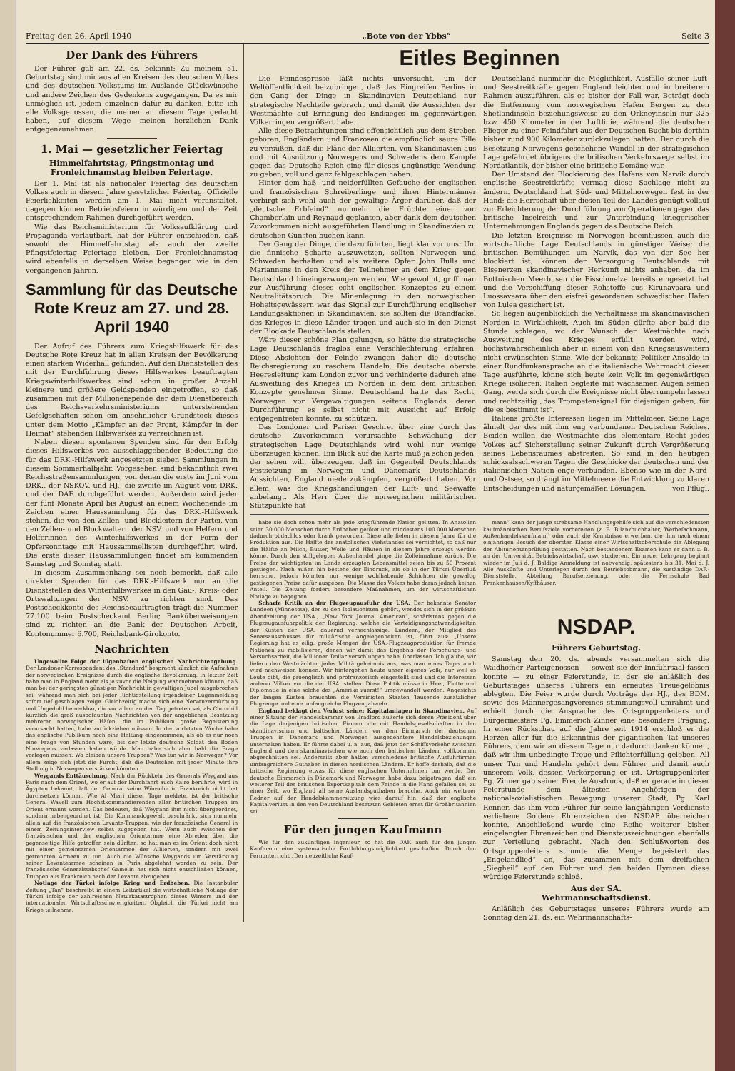Freitag den 26. April 1940 „Bote von der Ybbs“Seite 3
Der Dank des Führers
Der Führer gab am 22. ds. bekannt: Zu meinem 51. Geburtstag sind mir aus allen Kreisen des deutschen Volkes und des deutschen Volkstums im Auslande Glückwünsche und andere Zeichen des Gedenkens zugegangen. Da es mir unmöglich ist, jedem einzelnen dafür zu danken, bitte ich alle Volksgenossen, die meiner an diesem Tage gedacht haben, auf diesem Wege meinen herzlichen Dank entgegenzunehmen.
1. Mai — gesetzlicher Feiertag
Himmelfahrtstag, Pfingstmontag und Fronleichnamstag bleiben Feiertage.
Der 1. Mai ist als nationaler Feiertag des deutschen Volkes auch in diesem Jahre gesetzlicher Feiertag. Offizielle Feierlichkeiten werden am 1. Mai nicht veranstaltet, dagegen können Betriebsfeiern in würdigem und der Zeit entsprechendem Rahmen durchgeführt werden.
Wie das Reichsministerium für Volksaufklärung und Propaganda verlautbart, hat der Führer entschieden, daß sowohl der Himmelfahrtstag als auch der zweite Pfingstfeiertag Feiertage bleiben. Der Fronleichnamstag wird ebenfalls in derselben Weise begangen wie in den vergangenen Jahren.
Sammlung für das Deutsche Rote Kreuz am 27. und 28. April 1940
Der Aufruf des Führers zum Kriegshilfswerk für das Deutsche Rote Kreuz hat in allen Kreisen der Bevölkerung einen starken Widerhall gefunden. Auf den Dienststellen des mit der Durchführung dieses Hilfswerkes beauftragten Kriegswinterhilfswerkes sind schon in großer Anzahl kleinere und größere Geldspenden eingetroffen, so daß zusammen mit der Millionenspende der dem Dienstbereich des Reichsverkehrsministeriums unterstehenden Gefolgschaften schon ein ansehnlicher Grundstock dieses unter dem Motto „Kämpfer an der Front, Kämpfer in der Heimat“ stehenden Hilfswerkes zu verzeichnen ist.
Neben diesen spontanen Spenden sind für den Erfolg dieses Hilfswerkes von ausschlaggebender Bedeutung die für das DRK.-Hilfswerk angesetzten sieben Sammlungen in diesem Sommerhalbjahr. Vorgesehen sind bekanntlich zwei Reichsstraßensammlungen, von denen die erste im Juni vom DRK., der NSKOV. und HJ., die zweite im August vom DRK. und der DAF. durchgeführt werden. Außerdem wird jeder der fünf Monate April bis August an einem Wochenende im Zeichen einer Haussammlung für das DRK.-Hilfswerk stehen, die von den Zellen- und Blockleitern der Partei, von den Zellen- und Blockwaltern der NSV. und von Helfern und Helferinnen des Winterhilfswerkes in der Form der Opfersonntage mit Haussammellisten durchgeführt wird. Die erste dieser Haussammlungen findet am kommenden Samstag und Sonntag statt.
In diesem Zusammenhang sei noch bemerkt, daß alle direkten Spenden für das DRK.-Hilfswerk nur an die Dienststellen des Winterhilfswerkes in den Gau-, Kreis- oder Ortswaltungen der NSV. zu richten sind. Das Postscheckkonto des Reichsbeauftragten trägt die Nummer 77.100 beim Postscheckamt Berlin; Banküberweisungen sind zu richten an die Bank der Deutschen Arbeit, Kontonummer 6.700, Reichsbank-Girokonto.
Nachrichten
Ungewollte Folge der lügenhaften englischen Nachrichtengebung. Der Londoner Korrespondent des „Standard“ bespracht kürzlich die Aufnahme der norwegischen Ereignisse durch die englische Bevölkerung. In letzter Zeit habe man in England mehr als je zuvor die Neigung wahrnehmen können, daß man bei der geringsten günstigen Nachricht in gewaltigen Jubel ausgebrochen sei, während man sich bei jeder Richtigstellung irgendeiner Lügenmeldung sofort tief geschlagen zeige. Gleichzeitig mache sich eine Nervenzermürbung und Ungeduld bemerkbar, die vor allem an den Tag getreten sei, als Churchill kürzlich die groß auspofaunten Nachrichten von der angeblichen Besetzung mehrerer norwegischer Häfen, die im Publikum große Begeisterung verursacht hatten, habe zurückziehen müssen. In der vorletzten Woche habe das englische Publikum noch eine Haltung eingenommen, als ob es nur noch eine Frage von Stunden wäre, bis der letzte deutsche Soldat den Boden Norwegens verlassen haben würde. Man habe sich aber bald die Frage vorlegen müssen: Wo bleiben unsere Truppen? Was tun wir in Norwegen? Vor allem zeige sich jetzt die Furcht, daß die Deutschen mit jeder Minute ihre Stellung in Norwegen verstärken könnten.
Weygands Enttäuschung. Nach der Rückkehr des Generals Weygand aus Paris nach dem Orient, wo er auf der Durchfahrt auch Kairo berührte, wird in Ägypten bekannt, daß der General seine Wünsche in Frankreich nicht hat durchsetzen können. Wie Al Miari dieser Tage meldete, ist der britische General Wavell zum Höchstkommandierenden aller britischen Truppen im Orient ernannt worden. Das bedeutet, daß Weygand ihm nicht übergeordnet, sondern nebengeordnet ist. Die Kommandogewalt beschränkt sich nunmehr allein auf die französischen Levante-Truppen, wie der französische General in einem Zeitungsinterview selbst zugegeben hat. Wenn auch zwischen der französischen und der englischen Orientarmee eine Abreden über die gegenseitige Hilfe getroffen sein dürften, so hat man es im Orient doch nicht mit einer gemeinsamen Orientarmee der Alliierten, sondern mit zwei getrennten Armeen zu tun. Auch die Wünsche Weygands um Verstärkung seiner Levantearmee scheinen in Paris abgelehnt worden zu sein. Der französische Generalstabschef Gamelin hat sich nicht entschließen können, Truppen aus Frankreich nach der Levante abzugeben.
Notlage der Türkei infolge Krieg und Erdbeben. Die Instanbuler Zeitung „Tan“ beschreibt in einem Leitartikel die wirtschaftliche Notlage der Türkei infolge der zahlreichen Naturkatastrophen dieses Winters und der internationalen Wirtschaftsschwierigkeiten. Obgleich die Türkei nicht am Kriege teilnehme,
Eitles Beginnen
Die Feindespresse läßt nichts unversucht, um der Weltöffentlichkeit beizubringen, daß das Eingreifen Berlins in den Gang der Dinge in Skandinavien Deutschland nur strategische Nachteile gebracht und damit die Aussichten der Westmächte auf Erringung des Endsieges im gegenwärtigen Völkerringen vergrößert habe.
Alle diese Betrachtungen sind offensichtlich aus dem Streben geboren, Engländern und Franzosen die empfindlich saure Pille zu versüßen, daß die Pläne der Alliierten, von Skandinavien aus und mit Ausnützung Norwegens und Schwedens dem Kampfe gegen das Deutsche Reich eine für dieses ungünstige Wendung zu geben, voll und ganz fehlgeschlagen haben.
Hinter dem haß- und neiderfüllten Gefauche der englischen und französischen Schreiberlinge und ihrer Hintermänner verbirgt sich wohl auch der gewaltige Ärger darüber, daß der „deutsche Erbfeind“ nunmehr die Früchte einer von Chamberlain und Reynaud geplanten, aber dank dem deutschen Zuvorkommen nicht ausgeführten Handlung in Skandinavien zu deutschen Gunsten buchen kann.
Der Gang der Dinge, die dazu führten, liegt klar vor uns: Um die finnische Scharte auszuwetzen, sollten Norwegen und Schweden herhalten und als weitere Opfer John Bulls und Mariannens in den Kreis der Teilnehmer an dem Krieg gegen Deutschland hineingezwungen werden. Wie gewohnt, griff man zur Ausführung dieses echt englischen Konzeptes zu einem Neutralitätsbruch. Die Minenlegung in den norwegischen Hoheitsgewässern war das Signal zur Durchführung englischer Landungsaktionen in Skandinavien; sie sollten die Brandfackel des Krieges in diese Länder tragen und auch sie in den Dienst der Blockade Deutschlands stellen.
Wäre dieser schöne Plan gelungen, so hätte die strategische Lage Deutschlands fraglos eine Verschlechterung erfahren. Diese Absichten der Feinde zwangen daher die deutsche Reichsregierung zu raschem Handeln. Die deutsche oberste Heeresleitung kam London zuvor und verhinderte dadurch eine Ausweitung des Krieges im Norden in dem dem britischen Konzepte genehmen Sinne. Deutschland hatte das Recht, Norwegen vor Vergewaltigungen seitens Englands, deren Durchführung es selbst nicht mit Aussicht auf Erfolg entgegentreten konnte, zu schützen.
Das Londoner und Pariser Geschrei über eine durch das deutsche Zuvorkommen verursachte Schwächung der strategischen Lage Deutschlands wird wohl nur wenige überzeugen können. Ein Blick auf die Karte muß ja schon jeden, der sehen will, überzeugen, daß im Gegenteil Deutschlands Festsetzung in Norwegen und Dänemark Deutschlands Aussichten, England niederzukämpfen, vergrößert haben. Vor allem, was die Kriegshandlungen der Luft- und Seewaffe anbelangt. Als Herr über die norwegischen militärischen Stützpunkte hat
Deutschland nunmehr die Möglichkeit, Ausfälle seiner Luft- und Seestreitkräfte gegen England leichter und in breiterem Rahmen auszuführen, als es bisher der Fall war. Beträgt doch die Entfernung vom norwegischen Hafen Bergen zu den Shetlandinseln beziehungsweise zu den Orkneyinseln nur 325 bzw. 450 Kilometer in der Luftlinie, während die deutschen Flieger zu einer Feindfahrt aus der Deutschen Bucht bis dorthin bisher rund 900 Kilometer zurückzulegen hatten. Der durch die Besetzung Norwegens geschehene Wandel in der strategischen Lage gefährdet übrigens die britischen Verkehrswege selbst im Nordatlantik, der bisher eine britische Domäne war.
Der Umstand der Blockierung des Hafens von Narvik durch englische Seestreitkräfte vermag diese Sachlage nicht zu ändern. Deutschland hat Süd- und Mittelnorwegen fest in der Hand; die Herrschaft über diesen Teil des Landes genügt vollauf zur Erleichterung der Durchführung von Operationen gegen das britische Inselreich und zur Unterbindung kriegerischer Unternehmungen Englands gegen das Deutsche Reich.
Die letzten Ereignisse in Norwegen beeinflussen auch die wirtschaftliche Lage Deutschlands in günstiger Weise; die britischen Bemühungen um Narvik, das von der See her blockiert ist, können der Versorgung Deutschlands mit Eisenerzen skandinavischer Herkunft nichts anhaben, da im Bottnischen Meerbusen die Eisschmelze bereits eingesetzt hat und die Verschiffung dieser Rohstoffe aus Kirunavaara und Luossavaara über den eisfrei gewordenen schwedischen Hafen von Lulea gesichert ist.
So liegen augenblicklich die Verhältnisse im skandinavischen Norden in Wirklichkeit. Auch im Süden dürfte aber bald die Stunde schlagen, wo der Wunsch der Westmächte nach Ausweitung des Krieges erfüllt werden wird, höchstwahrscheinlich aber in einem von den Kriegsausweitern nicht erwünschten Sinne. Wie der bekannte Politiker Ansaldo in einer Rundfunkansprache an die italienische Wehrmacht dieser Tage ausführte, könne sich heute kein Volk im gegenwärtigen Kriege isolieren; Italien begleite mit wachsamen Augen seinen Gang, werde sich durch die Ereignisse nicht überrumpeln lassen und rechtzeitig „das Trompetensignal für diejenigen geben, für die es bestimmt ist“.
Italiens größte Interessen liegen im Mittelmeer. Seine Lage ähnelt der des mit ihm eng verbundenen Deutschen Reiches. Beiden wollen die Westmächte das elementare Recht jedes Volkes auf Sicherstellung seiner Zukunft durch Vergrößerung seines Lebensraumes abstreiten. So sind in den heutigen schicksalsschweren Tagen die Geschicke der deutschen und der italienischen Nation enge verbunden. Ebenso wie in der Nord- und Ostsee, so drängt im Mittelmeere die Entwicklung zu klaren Entscheidungen und naturgemäßen Lösungen. von Pflügl.
habe sie doch schon mehr als jede kriegführende Nation gelitten. In Anatolien seien 30.000 Menschen durch Erdbeben getötet und mindestens 100.000 Menschen dadurch obdachlos oder krank geworden. Diese alle fielen in diesem Jahre für die Produktion aus. Die Hälfte des anatolischen Viehstandes sei vernichtet, so daß nur die Hälfte an Milch, Butter, Wolle und Häuten in diesem Jahre erzeugt werden könne. Durch den stillgelegten Außenhandel ginge die Zolleinnahme zurück. Die Preise der wichtigsten im Lande erzeugten Lebensmittel seien bis zu 50 Prozent gestiegen. Nach außen hin bestehe der Eindruck, als ob in der Türkei Überfluß herrsche, jedoch könnten nur wenige wohlhabende Schichten die gewaltig gestiegenen Preise dafür ausgeben. Die Masse des Volkes habe daran jedoch keinen Anteil. Die Zeitung fordert besondere Maßnahmen, um der wirtschaftlichen Notlage zu begegnen.
Scharfe Kritik an der Flugzeugausfuhr der USA. Der bekannte Senator Lundeen (Minnesota), der zu den Isolationisten gehört, wendet sich in der größten Abendzeitung der USA., „New York Journal American“, schärfstens gegen die Flugzeugausfuhrpolitik der Regierung, welche die Verteidigungsnotwendigkeiten der Küsten der USA. dauernd vernachlässige. Lundeen, der Mitglied des Senatsausschusses für militärische Angelegenheiten ist, führt aus: „Unsere Regierung hat es eilig, große Mengen der USA.-Flugzeugproduktion für fremde Nationen zu mobilisieren, denen wir damit das Ergebnis der Forschungs- und Versuchsarbeit, die Millionen Dollar verschlungen habe, überlassen. Ich glaube, wir liefern den Westmächten jedes Militärgeheimnis aus, was man eines Tages auch wird nachweisen können. Wir hintergehen heute unser eigenes Volk, nur weil es Leute gibt, die proenglisch und profranzösisch eingestellt sind und die Interessen anderer Völker vor die der USA. stellen. Diese Politik müsse in Heer, Flotte und Diplomatie in eine solche des „Amerika zuerst!“ umgewandelt werden. Angesichts der langen Küsten brauchten die Vereinigten Staaten Tausende zusätzlicher Flugzeuge und eine umfangreiche Flugzeugabwehr.
England beklagt den Verlust seiner Kapitalanlagen in Skandinavien. Auf einer Sitzung der Handelskammer von Bradford äußerte sich deren Präsident über die Lage derjenigen britischen Firmen, die mit Handelsgesellschaften in den skandinavischen und baltischen Ländern vor dem Einmarsch der deutschen Truppen in Dänemark und Norwegen ausgedehntere Handelsbeziehungen unterhalten haben. Er führte dabei u. a. aus, daß jetzt der Schiffsverkehr zwischen England und den skandinavischen wie auch den baltischen Ländern vollkommen abgeschnitten sei. Anderseits aber hätten verschiedene britische Ausfuhrfirmen umfangreichere Guthaben in diesen nordischen Ländern. Er hoffe deshalb, daß die britische Regierung etwas für diese englischen Unternehmen tun werde. Der deutsche Einmarsch in Dänemark und Norwegen habe dazu beigetragen, daß ein weiterer Teil des britischen Exportkapitals dem Feinde in die Hand gefallen sei, zu einer Zeit, wo England all seine Auslandsguthaben brauche. Auch ein weiterer Redner auf der Handelskammersitzung wies darauf hin, daß der englische Kapitalverlust in den von Deutschland besetzten Gebieten ernst für Großbritannien sei.
Für den jungen Kaufmann
Wie für den zukünftigen Ingenieur, so hat die DAF. auch für den jungen Kaufmann eine systematische Fortbildungsmöglichkeit geschaffen. Durch den Fernunterricht „Der neuzeitliche Kauf-
mann“ kann der junge strebsame Handlungsgehilfe sich auf die verschiedensten kaufmännischen Berufsziele vorbereiten (z. B. Bilanzbuchhalter, Werbefachmann, Außenhandelskaufmann) oder auch die Kenntnisse erwerben, die ihm nach einem einjährigen Besuch der obersten Klasse einer Wirtschaftsoberschule die Ablegung der Abiturientenprüfung gestatten. Nach bestandenem Examen kann er dann z. B. an der Universität Betriebswirtschaft usw. studieren. Ein neuer Lehrgang beginnt wieder im Juli d. J. Baldige Anmeldung ist notwendig, spätestens bis 31. Mai d. J. Alle Auskünfte und Unterlagen durch den Betriebsobmann, die zuständige DAF.-Dienststelle, Abteilung Berufserziehung, oder die Fernschule Bad Frankenhausen/Kyffhäuser.
NSDAP.
Führers Geburtstag.
Samstag den 20. ds. abends versammelten sich die Waidhofner Parteigenossen — soweit sie der Innführsaal fassen konnte — zu einer Feierstunde, in der sie anläßlich des Geburtstages unseres Führers ein erneutes Treuegelöbnis ablegten. Die Feier wurde durch Vorträge der HJ., des BDM. sowie des Männergesangvereines stimmungsvoll umrahmt und erhielt durch die Ansprache des Ortsgruppenleiters und Bürgermeisters Pg. Emmerich Zinner eine besondere Prägung. In einer Rückschau auf die Jahre seit 1914 erschloß er die Herzen aller für die Erkenntnis der gigantischen Tat unseres Führers, dem wir an diesem Tage nur dadurch danken können, daß wir ihm unbedingte Treue und Pflichterfüllung geloben. All unser Tun und Handeln gehört dem Führer und damit auch unserem Volk, dessen Verkörperung er ist. Ortsgruppenleiter Pg. Zinner gab seiner Freude Ausdruck, daß er gerade in dieser Feierstunde dem ältesten Angehörigen der nationalsozialistischen Bewegung unserer Stadt, Pg. Karl Renner, das ihm vom Führer für seine langjährigen Verdienste verliehene Goldene Ehrenzeichen der NSDAP. überreichen konnte. Anschließend wurde eine Reihe weiterer bisher eingelangter Ehrenzeichen und Dienstauszeichnungen ebenfalls zur Verteilung gebracht. Nach den Schlußworten des Ortsgruppenleiters stimmte die Menge begeistert das „Engelandlied“ an, das zusammen mit dem dreifachen „Siegheil“ auf den Führer und den beiden Hymnen diese würdige Feierstunde schloß.
Aus der SA.
Wehrmannschaftsdienst.
Anläßlich des Geburtstages unseres Führers wurde am Sonntag den 21. ds. ein Wehrmannschafts-